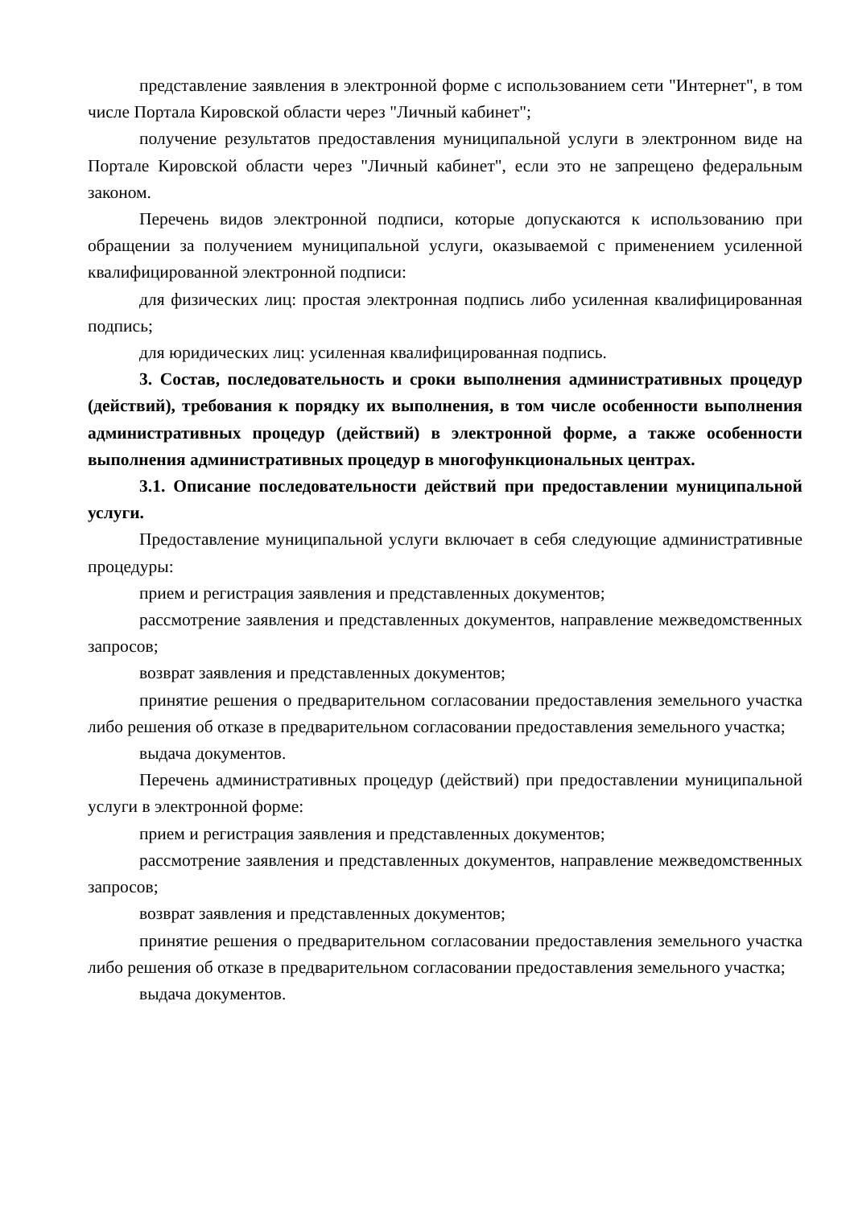представление заявления в электронной форме с использованием сети "Интернет", в том числе Портала Кировской области через "Личный кабинет";
получение результатов предоставления муниципальной услуги в электронном виде на Портале Кировской области через "Личный кабинет", если это не запрещено федеральным законом.
Перечень видов электронной подписи, которые допускаются к использованию при обращении за получением муниципальной услуги, оказываемой с применением усиленной квалифицированной электронной подписи:
для физических лиц: простая электронная подпись либо усиленная квалифицированная подпись;
для юридических лиц: усиленная квалифицированная подпись.
3. Состав, последовательность и сроки выполнения административных процедур (действий), требования к порядку их выполнения, в том числе особенности выполнения административных процедур (действий) в электронной форме, а также особенности выполнения административных процедур в многофункциональных центрах.
3.1. Описание последовательности действий при предоставлении муниципальной услуги.
Предоставление муниципальной услуги включает в себя следующие административные процедуры:
прием и регистрация заявления и представленных документов;
рассмотрение заявления и представленных документов, направление межведомственных запросов;
возврат заявления и представленных документов;
принятие решения о предварительном согласовании предоставления земельного участка либо решения об отказе в предварительном согласовании предоставления земельного участка;
выдача документов.
Перечень административных процедур (действий) при предоставлении муниципальной услуги в электронной форме:
прием и регистрация заявления и представленных документов;
рассмотрение заявления и представленных документов, направление межведомственных запросов;
возврат заявления и представленных документов;
принятие решения о предварительном согласовании предоставления земельного участка либо решения об отказе в предварительном согласовании предоставления земельного участка;
выдача документов.